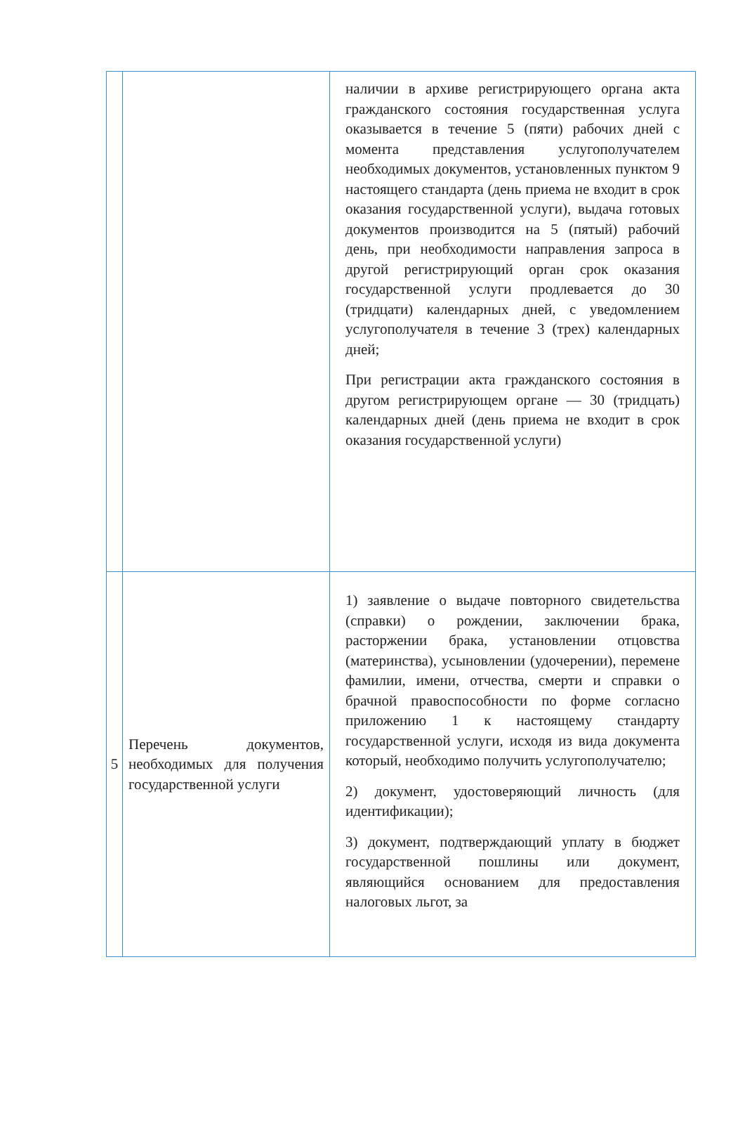| | | наличии в архиве регистрирующего органа акта гражданского состояния государственная услуга оказывается в течение 5 (пяти) рабочих дней с момента представления услугополучателем необходимых документов, установленных пунктом 9 настоящего стандарта (день приема не входит в срок оказания государственной услуги), выдача готовых документов производится на 5 (пятый) рабочий день, при необходимости направления запроса в другой регистрирующий орган срок оказания государственной услуги продлевается до 30 (тридцати) календарных дней, с уведомлением услугополучателя в течение 3 (трех) календарных дней; При регистрации акта гражданского состояния в другом регистрирующем органе — 30 (тридцать) календарных дней (день приема не входит в срок оказания государственной услуги) |
| 5 | Перечень документов, необходимых для получения государственной услуги | 1) заявление о выдаче повторного свидетельства (справки) о рождении, заключении брака, расторжении брака, установлении отцовства (материнства), усыновлении (удочерении), перемене фамилии, имени, отчества, смерти и справки о брачной правоспособности по форме согласно приложению 1 к настоящему стандарту государственной услуги, исходя из вида документа который, необходимо получить услугополучателю; 2) документ, удостоверяющий личность (для идентификации); 3) документ, подтверждающий уплату в бюджет государственной пошлины или документ, являющийся основанием для предоставления налоговых льгот, за |